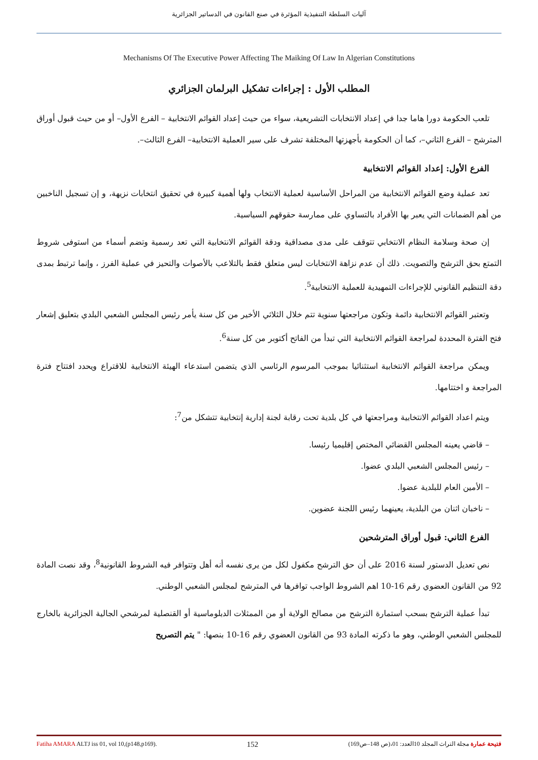آليات السلطة التنفيذية المؤثرة في صنع القانون في الدساتير الجزائرية
Mechanisms Of The Executive Power Affecting The Maiking Of Law In Algerian Constitutions
المطلب الأول : إجراءات تشكيل البرلمان الجزائري
تلعب الحكومة دورا هاما جدا في إعداد الانتخابات التشريعية، سواء من حيث إعداد القوائم الانتخابية – الفرع الأول– أو من حيث قبول أوراق المترشح – الفرع الثاني–، كما أن الحكومة بأجهزتها المختلفة تشرف على سير العملية الانتخابية– الفرع الثالث–.
الفرع الأول: إعداد القوائم الانتخابية
تعد عملية وضع القوائم الانتخابية من المراحل الأساسية لعملية الانتخاب ولها أهمية كبيرة في تحقيق انتخابات نزيهة، و إن تسجيل الناخبين من أهم الضمانات التي يعبر بها الأفراد بالتساوي على ممارسة حقوقهم السياسية.
إن صحة وسلامة النظام الانتخابي تتوقف على مدى مصداقية ودقة القوائم الانتخابية التي تعد رسمية وتضم أسماء من استوفى شروط التمتع بحق الترشح والتصويت. ذلك أن عدم نزاهة الانتخابات ليس متعلق فقط بالتلاعب بالأصوات والتحيز في عملية الفرز ، وإنما ترتبط بمدى دقة التنظيم القانوني للإجراءات التمهيدية للعملية الانتخابية<sup>5</sup>.
وتعتبر القوائم الانتخابية دائمة وتكون مراجعتها سنوية تتم خلال الثلاثي الأخير من كل سنة يأمر رئيس المجلس الشعبي البلدي بتعليق إشعار فتح الفترة المحددة لمراجعة القوائم الانتخابية التي تبدأ من الفاتح أكتوبر من كل سنة<sup>6</sup>.
ويمكن مراجعة القوائم الانتخابية استثنائيا بموجب المرسوم الرئاسي الذي يتضمن استدعاء الهيئة الانتخابية للاقتراع ويحدد افتتاح فترة المراجعة و اختتامها.
ويتم اعداد القوائم الانتخابية ومراجعتها في كل بلدية تحت رقابة لجنة إدارية إنتخابية تتشكل من<sup>7</sup>:
– قاضي يعينه المجلس القضائي المختص إقليميا رئيسا.
– رئيس المجلس الشعبي البلدي عضوا.
– الأمين العام للبلدية عضوا.
– ناخبان اثنان من البلدية، يعينهما رئيس اللجنة عضوين.
الفرع الثاني: قبول أوراق المترشحين
نص تعديل الدستور لسنة 2016 على أن حق الترشح مكفول لكل من يرى نفسه أنه أهل وتتوافر فيه الشروط القانونية<sup>8</sup>، وقد نصت المادة 92 من القانون العضوي رقم 16-10 اهم الشروط الواجب توافرها في المترشح لمجلس الشعبي الوطني.
تبدأ عملية الترشح بسحب استمارة الترشح من مصالح الولاية أو من الممثلات الدبلوماسية أو القنصلية لمرشحي الجالية الجزائرية بالخارج للمجلس الشعبي الوطني، وهو ما ذكرته المادة 93 من القانون العضوي رقم 16-10 بنصها: " يتم التصريح
Fatiha AMARA ALTJ iss 01, vol 10,(p148,p169). 152 فتيحة عمارة مجلة التراث المجلد 10العدد: 01،(ص 148–ص169)